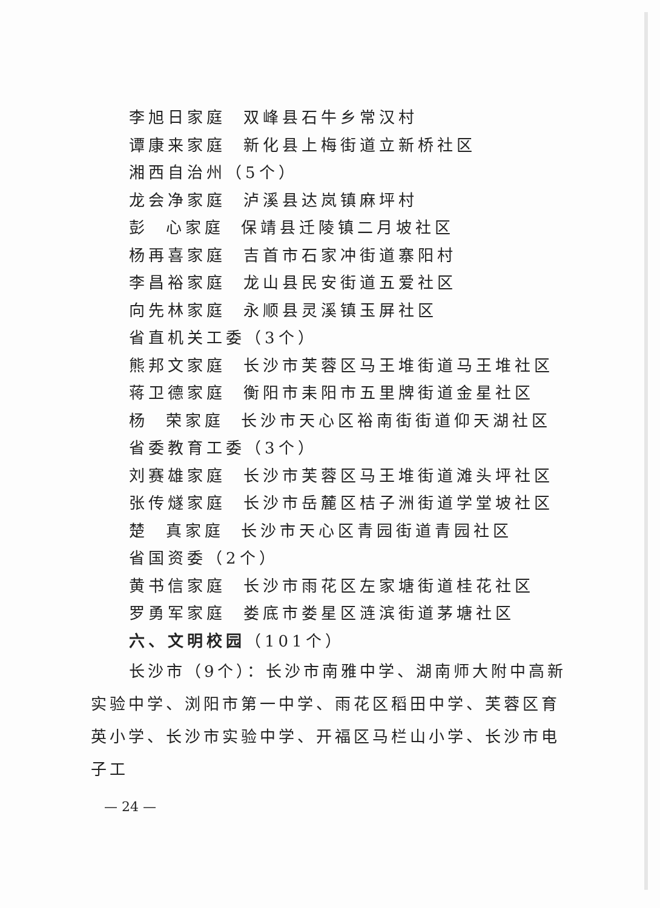李旭日家庭 双峰县石牛乡常汉村
谭康来家庭 新化县上梅街道立新桥社区
湘西自治州（5个）
龙会净家庭 泸溪县达岚镇麻坪村
彭 心家庭 保靖县迁陵镇二月坡社区
杨再喜家庭 吉首市石家冲街道寨阳村
李昌裕家庭 龙山县民安街道五爱社区
向先林家庭 永顺县灵溪镇玉屏社区
省直机关工委（3个）
熊邦文家庭 长沙市芙蓉区马王堆街道马王堆社区
蒋卫德家庭 衡阳市耒阳市五里牌街道金星社区
杨 荣家庭 长沙市天心区裕南街街道仰天湖社区
省委教育工委（3个）
刘赛雄家庭 长沙市芙蓉区马王堆街道滩头坪社区
张传燧家庭 长沙市岳麓区桔子洲街道学堂坡社区
楚 真家庭 长沙市天心区青园街道青园社区
省国资委（2个）
黄书信家庭 长沙市雨花区左家塘街道桂花社区
罗勇军家庭 娄底市娄星区涟滨街道茅塘社区
六、文明校园（101个）
长沙市（9个）：长沙市南雅中学、湖南师大附中高新实验中学、浏阳市第一中学、雨花区稻田中学、芙蓉区育英小学、长沙市实验中学、开福区马栏山小学、长沙市电子工
— 24 —